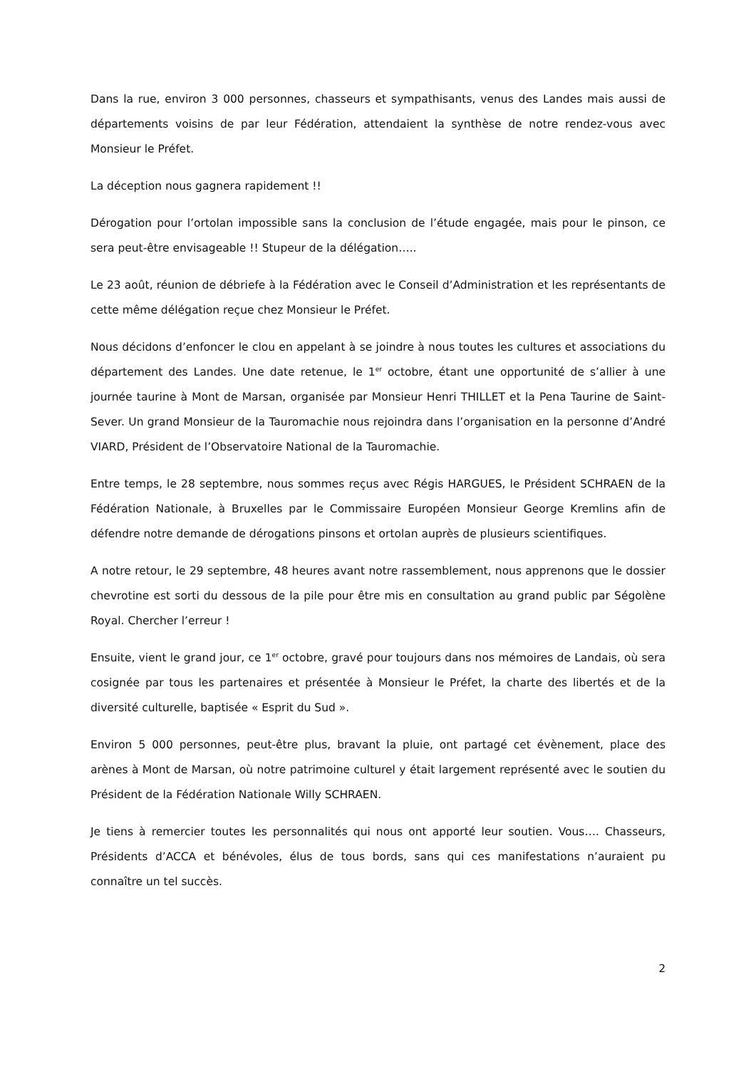Dans la rue, environ 3 000 personnes, chasseurs et sympathisants, venus des Landes mais aussi de départements voisins de par leur Fédération, attendaient la synthèse de notre rendez-vous avec Monsieur le Préfet.
La déception nous gagnera rapidement !!
Dérogation pour l’ortolan impossible sans la conclusion de l’étude engagée, mais pour le pinson, ce sera peut-être envisageable !! Stupeur de la délégation…..
Le 23 août, réunion de débriefe à la Fédération avec le Conseil d’Administration et les représentants de cette même délégation reçue chez Monsieur le Préfet.
Nous décidons d’enfoncer le clou en appelant à se joindre à nous toutes les cultures et associations du département des Landes. Une date retenue, le 1<sup>er</sup> octobre, étant une opportunité de s’allier à une journée taurine à Mont de Marsan, organisée par Monsieur Henri THILLET et la Pena Taurine de Saint-Sever. Un grand Monsieur de la Tauromachie nous rejoindra dans l’organisation en la personne d’André VIARD, Président de l’Observatoire National de la Tauromachie.
Entre temps, le 28 septembre, nous sommes reçus avec Régis HARGUES, le Président SCHRAEN de la Fédération Nationale, à Bruxelles par le Commissaire Européen Monsieur George Kremlins afin de défendre notre demande de dérogations pinsons et ortolan auprès de plusieurs scientifiques.
A notre retour, le 29 septembre, 48 heures avant notre rassemblement, nous apprenons que le dossier chevrotine est sorti du dessous de la pile pour être mis en consultation au grand public par Ségolène Royal. Chercher l’erreur !
Ensuite, vient le grand jour, ce 1<sup>er</sup> octobre, gravé pour toujours dans nos mémoires de Landais, où sera cosignée par tous les partenaires et présentée à Monsieur le Préfet, la charte des libertés et de la diversité culturelle, baptisée « Esprit du Sud ».
Environ 5 000 personnes, peut-être plus, bravant la pluie, ont partagé cet évènement, place des arènes à Mont de Marsan, où notre patrimoine culturel y était largement représenté avec le soutien du Président de la Fédération Nationale Willy SCHRAEN.
Je tiens à remercier toutes les personnalités qui nous ont apporté leur soutien. Vous…. Chasseurs, Présidents d’ACCA et bénévoles, élus de tous bords, sans qui ces manifestations n’auraient pu connaître un tel succès.
2